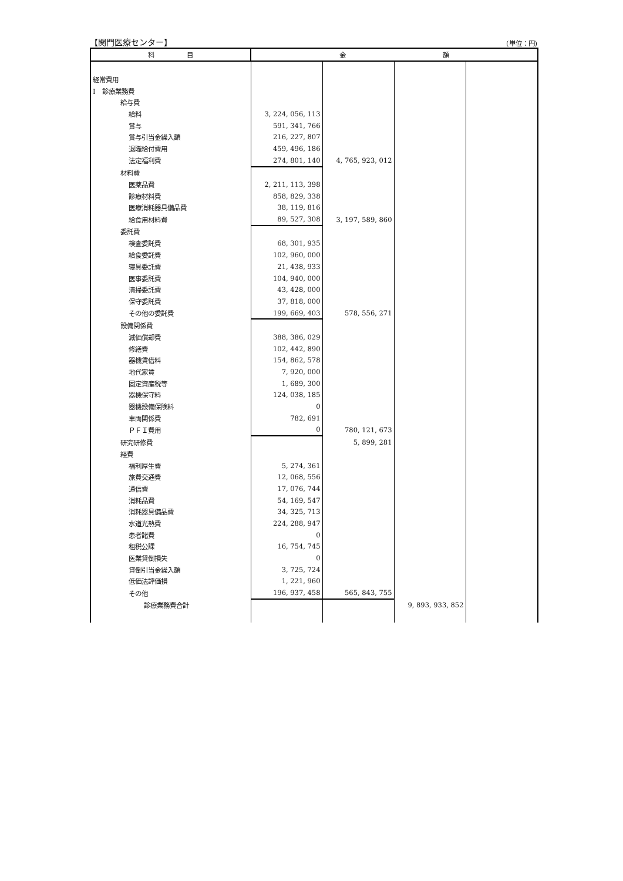【関門医療センター】 (単位：円)
| 科 目 | 金 額 | | | |
| --- | --- | --- | --- | --- |
| 経常費用 | | | | |
| Ⅰ 診療業務費 | | | | |
| 給与費 | | | | |
| 給料 | 3, 224, 056, 113 | | | |
| 賞与 | 591, 341, 766 | | | |
| 賞与引当金繰入額 | 216, 227, 807 | | | |
| 退職給付費用 | 459, 496, 186 | | | |
| 法定福利費 | 274, 801, 140 | 4, 765, 923, 012 | | |
| 材料費 | | | | |
| 医薬品費 | 2, 211, 113, 398 | | | |
| 診療材料費 | 858, 829, 338 | | | |
| 医療消耗器具備品費 | 38, 119, 816 | | | |
| 給食用材料費 | 89, 527, 308 | 3, 197, 589, 860 | | |
| 委託費 | | | | |
| 検査委託費 | 68, 301, 935 | | | |
| 給食委託費 | 102, 960, 000 | | | |
| 寝具委託費 | 21, 438, 933 | | | |
| 医事委託費 | 104, 940, 000 | | | |
| 清掃委託費 | 43, 428, 000 | | | |
| 保守委託費 | 37, 818, 000 | | | |
| その他の委託費 | 199, 669, 403 | 578, 556, 271 | | |
| 設備関係費 | | | | |
| 減価償却費 | 388, 386, 029 | | | |
| 修繕費 | 102, 442, 890 | | | |
| 器機賃借料 | 154, 862, 578 | | | |
| 地代家賃 | 7, 920, 000 | | | |
| 固定資産税等 | 1, 689, 300 | | | |
| 器機保守料 | 124, 038, 185 | | | |
| 器機設備保険料 | 0 | | | |
| 車両関係費 | 782, 691 | | | |
| ＰＦＩ費用 | 0 | 780, 121, 673 | | |
| 研究研修費 | | 5, 899, 281 | | |
| 経費 | | | | |
| 福利厚生費 | 5, 274, 361 | | | |
| 旅費交通費 | 12, 068, 556 | | | |
| 通信費 | 17, 076, 744 | | | |
| 消耗品費 | 54, 169, 547 | | | |
| 消耗器具備品費 | 34, 325, 713 | | | |
| 水道光熱費 | 224, 288, 947 | | | |
| 患者諸費 | 0 | | | |
| 租税公課 | 16, 754, 745 | | | |
| 医業貸倒損失 | 0 | | | |
| 貸倒引当金繰入額 | 3, 725, 724 | | | |
| 低価法評価損 | 1, 221, 960 | | | |
| その他 | 196, 937, 458 | 565, 843, 755 | | |
| 診療業務費合計 | | | 9, 893, 933, 852 | |